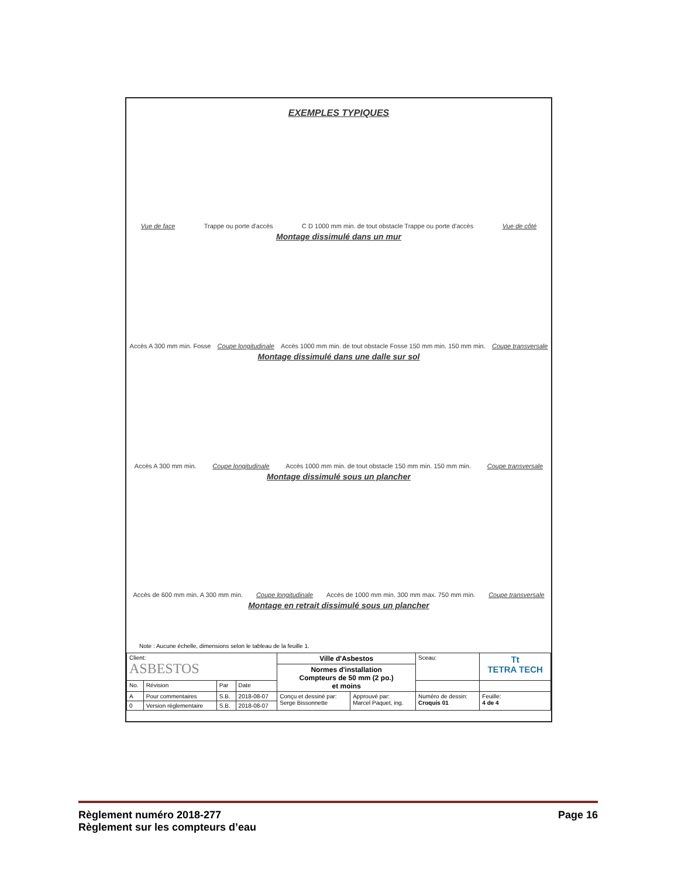EXEMPLES TYPIQUES
Vue de face Trappe ou porte d'accès C D 1000 mm min. de tout obstacle Trappe ou porte d'accès Vue de côté
Montage dissimulé dans un mur
Accès A 300 mm min. Fosse Coupe longitudinale Accès 1000 mm min. de tout obstacle Fosse 150 mm min. 150 mm min. Coupe transversale
Montage dissimulé dans une dalle sur sol
Accès A 300 mm min. Coupe longitudinale Accès 1000 mm min. de tout obstacle 150 mm min. 150 mm min. Coupe transversale
Montage dissimulé sous un plancher
Accès de 600 mm min. A 300 mm min. Coupe longitudinale Accès de 1000 mm min. 300 mm max. 750 mm min. Coupe transversale
Montage en retrait dissimulé sous un plancher
Note : Aucune échelle, dimensions selon le tableau de la feuille 1.
| Client: ASBESTOS | | | | Ville d'Asbestos | | Sceau: | Tt TETRA TECH | |
| | | | | Normes d'installation Compteurs de 50 mm (2 po.) et moins | | | | |
| No. | Révision | Par | Date | | | | | |
| A | Pour commentaires | S.B. | 2018-08-07 | Conçu et dessiné par: Serge Bissonnette | Approuvé par: Marcel Paquet, ing. | Numéro de dessin: Croquis 01 | | Feuille: 4 de 4 |
| 0 | Version réglementaire | S.B. | 2018-08-07 | | | | | |
Règlement numéro 2018-277
Règlement sur les compteurs d’eau
Page 16